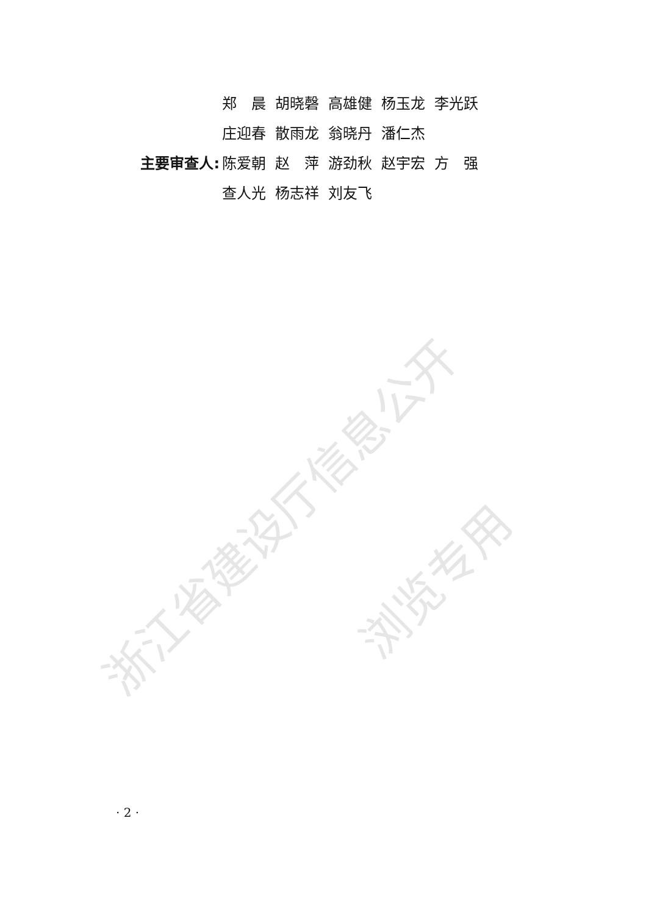浙江省建设厅信息公开
浏览专用
| | 郑 晨 | 胡晓磬 | 高雄健 | 杨玉龙 | 李光跃 |
| | 庄迎春 | 散雨龙 | 翁晓丹 | 潘仁杰 | |
| 主要审查人: | 陈爱朝 | 赵 萍 | 游劲秋 | 赵宇宏 | 方 强 |
| | 查人光 | 杨志祥 | 刘友飞 | | |
· 2 ·